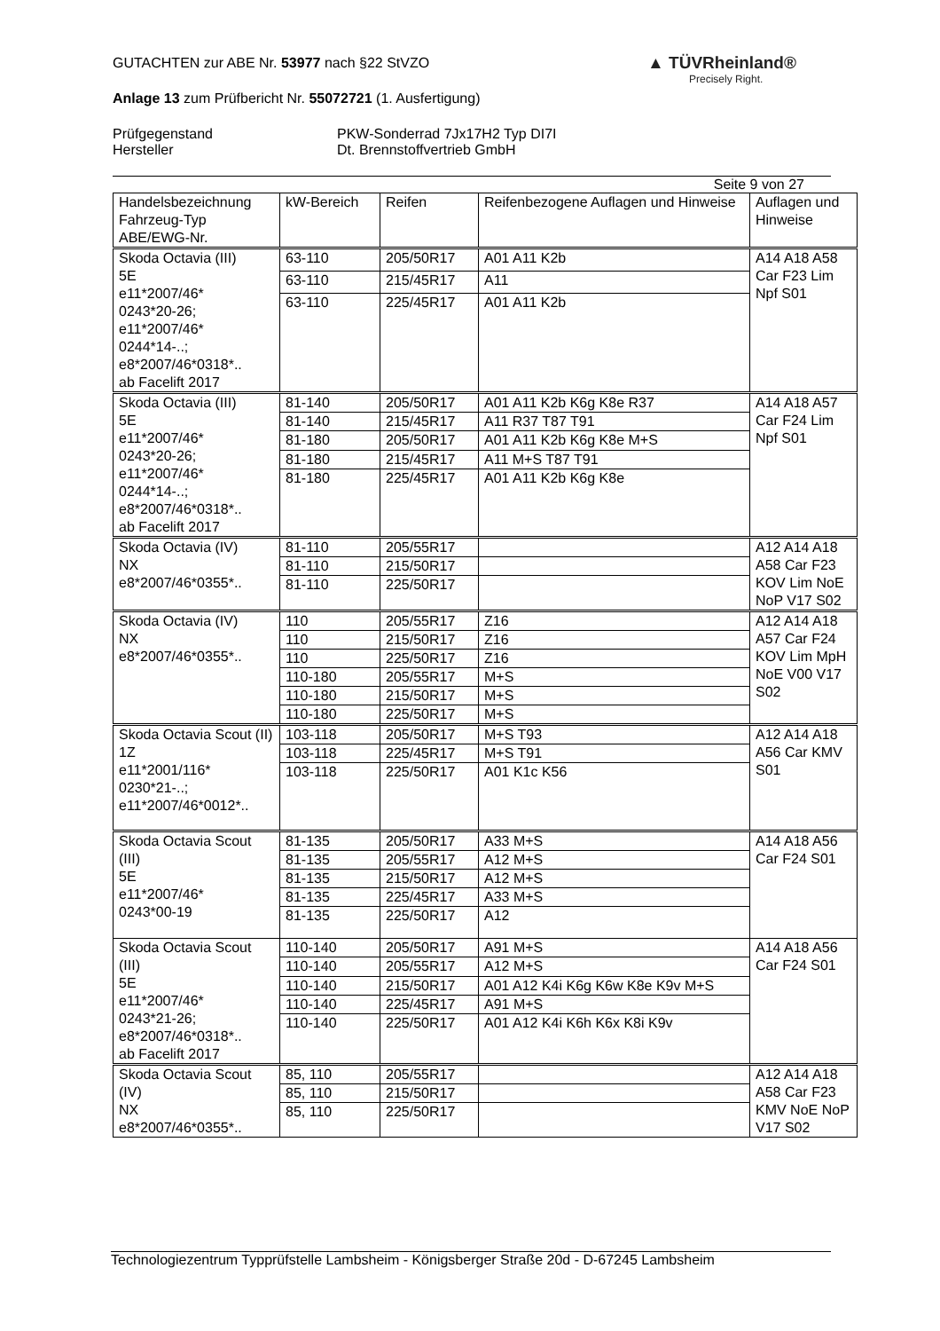▲ TÜVRheinland®
Precisely Right.
GUTACHTEN zur ABE Nr. 53977 nach §22 StVZO
Anlage 13 zum Prüfbericht Nr. 55072721 (1. Ausfertigung)
Prüfgegenstand PKW-Sonderrad 7Jx17H2 Typ DI7I
Hersteller Dt. Brennstoffvertrieb GmbH
Seite 9 von 27
| Handelsbezeichnung Fahrzeug-Typ ABE/EWG-Nr. | kW-Bereich | Reifen | Reifenbezogene Auflagen und Hinweise | Auflagen und Hinweise |
| --- | --- | --- | --- | --- |
| Skoda Octavia (III) 5E e11*2007/46* 0243*20-26; e11*2007/46* 0244*14-..; e8*2007/46*0318*.. ab Facelift 2017 | 63-110 | 205/50R17 | A01 A11 K2b | A14 A18 A58 Car F23 Lim Npf S01 |
| | 63-110 | 215/45R17 | A11 | |
| | 63-110 | 225/45R17 | A01 A11 K2b | |
| Skoda Octavia (III) 5E e11*2007/46* 0243*20-26; e11*2007/46* 0244*14-..; e8*2007/46*0318*.. ab Facelift 2017 | 81-140 | 205/50R17 | A01 A11 K2b K6g K8e R37 | A14 A18 A57 Car F24 Lim Npf S01 |
| | 81-140 | 215/45R17 | A11 R37 T87 T91 | |
| | 81-180 | 205/50R17 | A01 A11 K2b K6g K8e M+S | |
| | 81-180 | 215/45R17 | A11 M+S T87 T91 | |
| | 81-180 | 225/45R17 | A01 A11 K2b K6g K8e | |
| Skoda Octavia (IV) NX e8*2007/46*0355*.. | 81-110 | 205/55R17 | | A12 A14 A18 A58 Car F23 KOV Lim NoE NoP V17 S02 |
| | 81-110 | 215/50R17 | | |
| | 81-110 | 225/50R17 | | |
| Skoda Octavia (IV) NX e8*2007/46*0355*.. | 110 | 205/55R17 | Z16 | A12 A14 A18 A57 Car F24 KOV Lim MpH NoE V00 V17 S02 |
| | 110 | 215/50R17 | Z16 | |
| | 110 | 225/50R17 | Z16 | |
| | 110-180 | 205/55R17 | M+S | |
| | 110-180 | 215/50R17 | M+S | |
| | 110-180 | 225/50R17 | M+S | |
| Skoda Octavia Scout (II) 1Z e11*2001/116* 0230*21-..; e11*2007/46*0012*.. | 103-118 | 205/50R17 | M+S T93 | A12 A14 A18 A56 Car KMV S01 |
| | 103-118 | 225/45R17 | M+S T91 | |
| | 103-118 | 225/50R17 | A01 K1c K56 | |
| Skoda Octavia Scout (III) 5E e11*2007/46* 0243*00-19 | 81-135 | 205/50R17 | A33 M+S | A14 A18 A56 Car F24 S01 |
| | 81-135 | 205/55R17 | A12 M+S | |
| | 81-135 | 215/50R17 | A12 M+S | |
| | 81-135 | 225/45R17 | A33 M+S | |
| | 81-135 | 225/50R17 | A12 | |
| Skoda Octavia Scout (III) 5E e11*2007/46* 0243*21-26; e8*2007/46*0318*.. ab Facelift 2017 | 110-140 | 205/50R17 | A91 M+S | A14 A18 A56 Car F24 S01 |
| | 110-140 | 205/55R17 | A12 M+S | |
| | 110-140 | 215/50R17 | A01 A12 K4i K6g K6w K8e K9v M+S | |
| | 110-140 | 225/45R17 | A91 M+S | |
| | 110-140 | 225/50R17 | A01 A12 K4i K6h K6x K8i K9v | |
| Skoda Octavia Scout (IV) NX e8*2007/46*0355*.. | 85, 110 | 205/55R17 | | A12 A14 A18 A58 Car F23 KMV NoE NoP V17 S02 |
| | 85, 110 | 215/50R17 | | |
| | 85, 110 | 225/50R17 | | |
Technologiezentrum Typprüfstelle Lambsheim - Königsberger Straße 20d - D-67245 Lambsheim